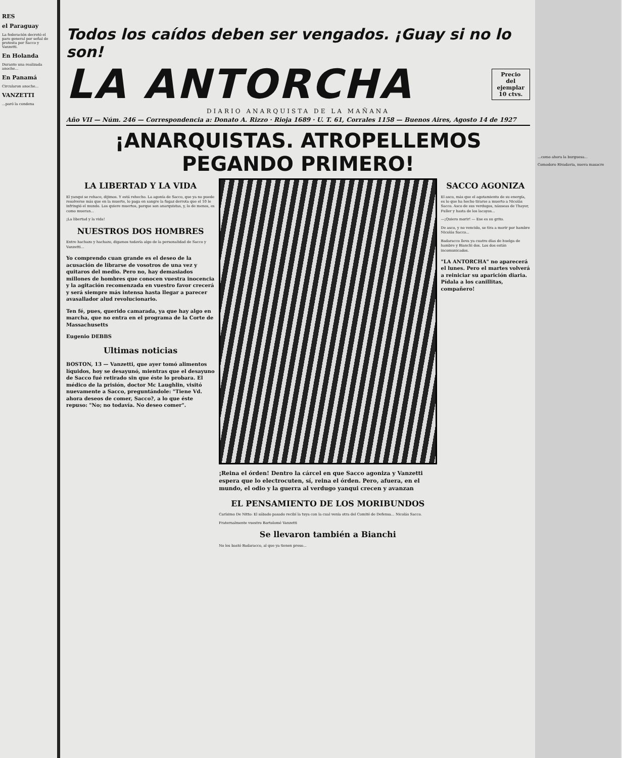RES
el Paraguay
La federación decretó el paro general por señal de protesta por Sacco y Vanzetti.
En Holanda
Durante una realizada anoche...
En Panamá
Circularon anoche...
VANZETTI
...paró la condena
Todos los caídos deben ser vengados. ¡Guay si no lo son!
LA ANTORCHA
Precio
del
ejemplar
10 ctvs.
DIARIO ANARQUISTA DE LA MAÑANA
Año VII — Núm. 246 — Correspondencia a: Donato A. Rizzo · Rioja 1689 · U. T. 61, Corrales 1158 — Buenos Aires, Agosto 14 de 1927
¡ANARQUISTAS. ATROPELLEMOS PEGANDO PRIMERO!
LA LIBERTAD Y LA VIDA
El yanqui se rehace, dijimos. Y está rehecho. La agonía de Sacco, que ya no puede resolverse más que en la muerte, lo paga en sangre la fugaz derrota que el 10 le infringió el mundo. Los quiere muertos, porque son anarquistas, y, lo de menos, es como mueran...
¡La libertad y la vida!
NUESTROS DOS HOMBRES
Entre hachazo y hachazo, digamos todavía algo de la personalidad de Sacco y Vanzetti...
Yo comprendo cuan grande es el deseo de la acusación de librarse de vosotros de una vez y quitaros del medio. Pero no, hay demasiados millones de hombres que conocen vuestra inocencia y la agitación recomenzada en vuestro favor crecerá y será siempre más intensa hasta llegar a parecer avasallador alud revolucionario.
Ten fé, pues, querido camarada, ya que hay algo en marcha, que no entra en el programa de la Corte de Massachusetts
Eugenio DEBBS
Ultimas noticias
BOSTON, 13 — Vanzetti, que ayer tomó alimentos líquidos, hoy se desayunó, mientras que el desayuno de Sacco fué retirado sin que éste lo probara. El médico de la prisión, doctor Mc Laughlin, visitó nuevamente a Sacco, preguntándole: "Tiene Vd. ahora deseos de comer, Sacco?, a lo que éste repuso: "No; no todavía. No deseo comer".
¡Reina el órden! Dentro la cárcel en que Sacco agoniza y Vanzetti espera que lo electrocuten, sí, reina el órden. Pero, afuera, en el mundo, el odio y la guerra al verdugo yanqui crecen y avanzan
EL PENSAMIENTO DE LOS MORIBUNDOS
Carísimo De Nitto: El sábado pasado recibí la tuya con la cual venía otra del Comité de Defensa... Nicolás Sacco.
Fraternalmente vuestro Bartolomé Vanzetti
Se llevaron también a Bianchi
No les bastó Badaracco, al que ya tienen preso...
SACCO AGONIZA
El asco, más que el agotamiento de su energía, es lo que ha hecho tirarse a muerto a Nicolás Sacco. Asco de sus verdugos, náuseas de Thayer, Fuller y hasta de los lacayos...
—¡Quiero morir! — Ese es su grito.
De asco, y no vencido, se tira a morir por hambre Nicolás Sacco...
Badaracco lleva ya cuatro días de huelga de hambre y Bianchi dos. Los dos están incomunicados.
"LA ANTORCHA" no aparecerá el lunes. Pero el martes volverá a reiniciar su aparición diaria. Pídala a los canillitas, compañero!
...como ahora la burguesa...
Comodoro Rivadavia, nueva masacre